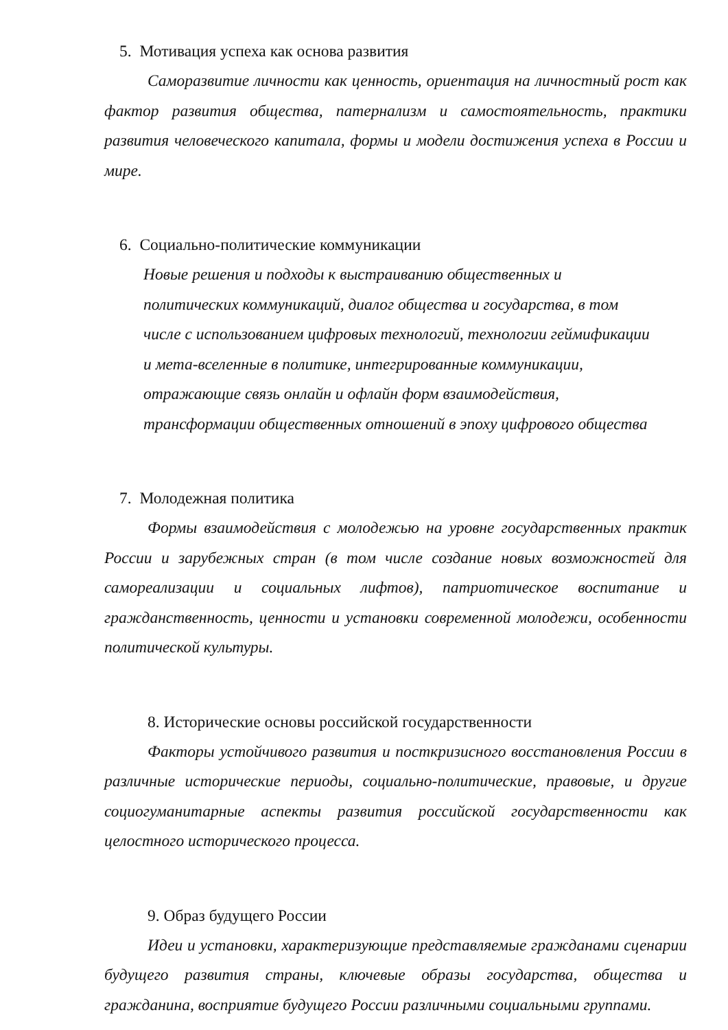5. Мотивация успеха как основа развития
Саморазвитие личности как ценность, ориентация на личностный рост как фактор развития общества, патернализм и самостоятельность, практики развития человеческого капитала, формы и модели достижения успеха в России и мире.
6. Социально-политические коммуникации
Новые решения и подходы к выстраиванию общественных и
политических коммуникаций, диалог общества и государства, в том
числе с использованием цифровых технологий, технологии геймификации
и мета-вселенные в политике, интегрированные коммуникации,
отражающие связь онлайн и офлайн форм взаимодействия,
трансформации общественных отношений в эпоху цифрового общества
7. Молодежная политика
Формы взаимодействия с молодежью на уровне государственных практик России и зарубежных стран (в том числе создание новых возможностей для самореализации и социальных лифтов), патриотическое воспитание и гражданственность, ценности и установки современной молодежи, особенности политической культуры.
8. Исторические основы российской государственности
Факторы устойчивого развития и посткризисного восстановления России в различные исторические периоды, социально-политические, правовые, и другие социогуманитарные аспекты развития российской государственности как целостного исторического процесса.
9. Образ будущего России
Идеи и установки, характеризующие представляемые гражданами сценарии будущего развития страны, ключевые образы государства, общества и гражданина, восприятие будущего России различными социальными группами.